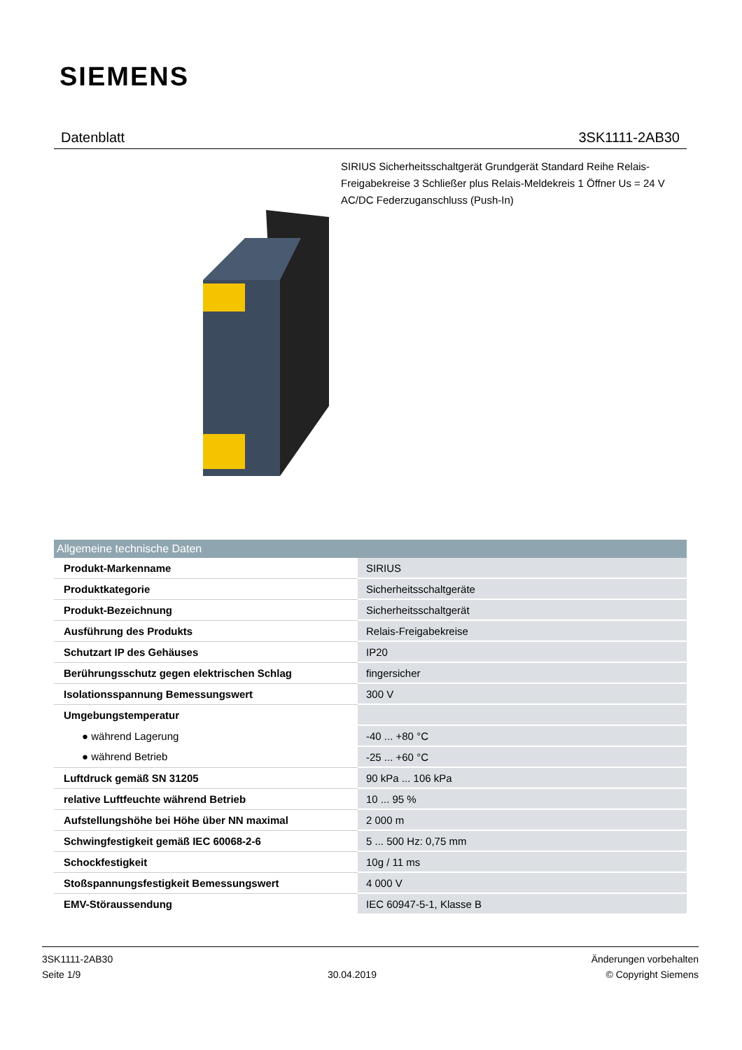SIEMENS
Datenblatt 3SK1111-2AB30
SIRIUS Sicherheitsschaltgerät Grundgerät Standard Reihe Relais-Freigabekreise 3 Schließer plus Relais-Meldekreis 1 Öffner Us = 24 V AC/DC Federzuganschluss (Push-In)
| Allgemeine technische Daten | |
| --- | --- |
| Produkt-Markenname | SIRIUS |
| Produktkategorie | Sicherheitsschaltgeräte |
| Produkt-Bezeichnung | Sicherheitsschaltgerät |
| Ausführung des Produkts | Relais-Freigabekreise |
| Schutzart IP des Gehäuses | IP20 |
| Berührungsschutz gegen elektrischen Schlag | fingersicher |
| Isolationsspannung Bemessungswert | 300 V |
| Umgebungstemperatur | |
| ● während Lagerung | -40 ... +80 °C |
| ● während Betrieb | -25 ... +60 °C |
| Luftdruck gemäß SN 31205 | 90 kPa ... 106 kPa |
| relative Luftfeuchte während Betrieb | 10 ... 95 % |
| Aufstellungshöhe bei Höhe über NN maximal | 2 000 m |
| Schwingfestigkeit gemäß IEC 60068-2-6 | 5 ... 500 Hz: 0,75 mm |
| Schockfestigkeit | 10g / 11 ms |
| Stoßspannungsfestigkeit Bemessungswert | 4 000 V |
| EMV-Störaussendung | IEC 60947-5-1, Klasse B |
3SK1111-2AB30
Seite 1/9
30.04.2019
Änderungen vorbehalten
© Copyright Siemens